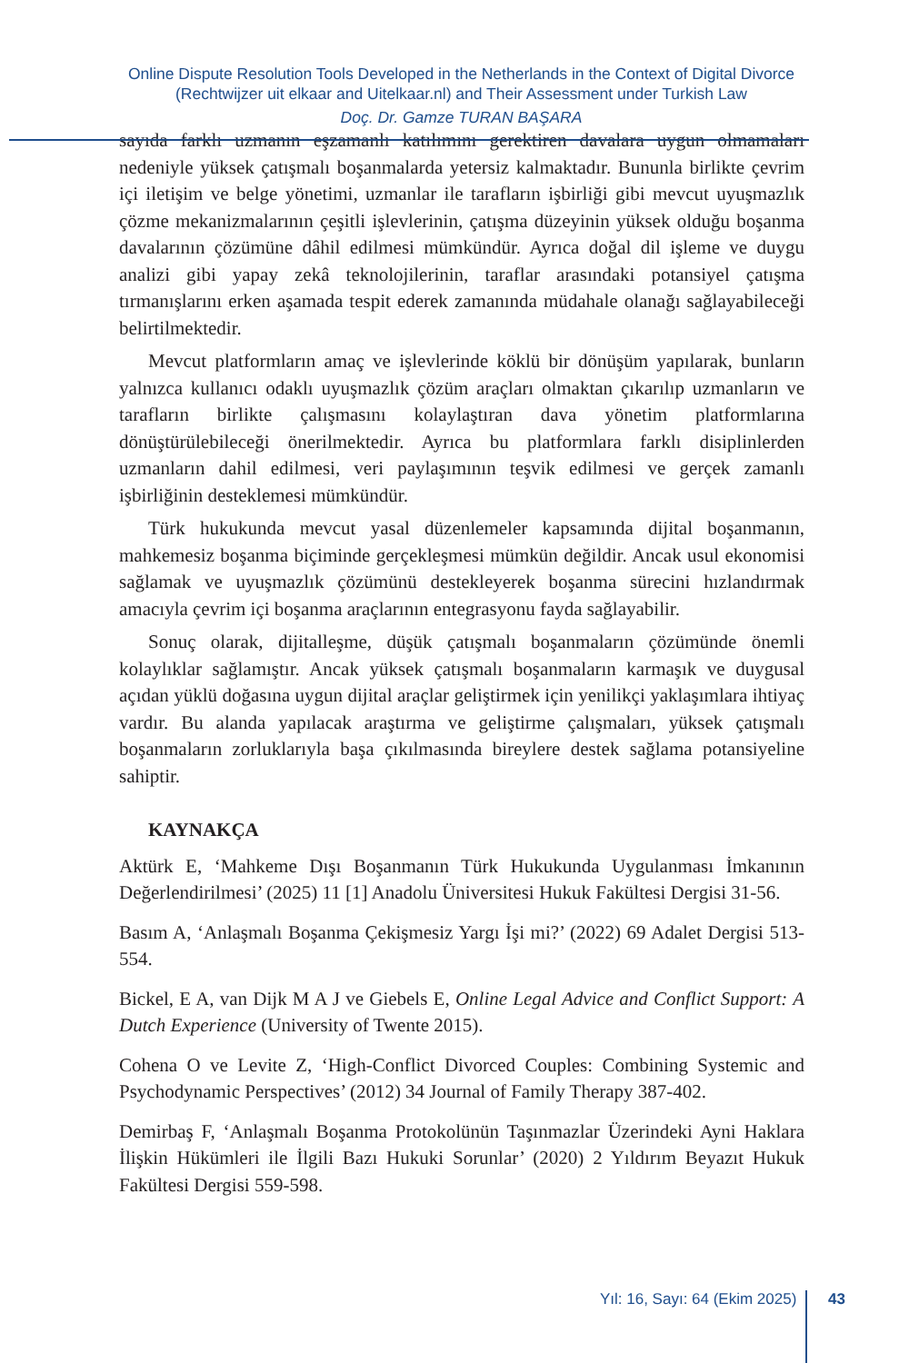Online Dispute Resolution Tools Developed in the Netherlands in the Context of Digital Divorce (Rechtwijzer uit elkaar and Uitelkaar.nl) and Their Assessment under Turkish Law
Doç. Dr. Gamze TURAN BAŞARA
sayıda farklı uzmanın eşzamanlı katılımını gerektiren davalara uygun olmamaları nedeniyle yüksek çatışmalı boşanmalarda yetersiz kalmaktadır. Bununla birlikte çevrim içi iletişim ve belge yönetimi, uzmanlar ile tarafların işbirliği gibi mevcut uyuşmazlık çözme mekanizmalarının çeşitli işlevlerinin, çatışma düzeyinin yüksek olduğu boşanma davalarının çözümüne dâhil edilmesi mümkündür. Ayrıca doğal dil işleme ve duygu analizi gibi yapay zekâ teknolojilerinin, taraflar arasındaki potansiyel çatışma tırmanışlarını erken aşamada tespit ederek zamanında müdahale olanağı sağlayabileceği belirtilmektedir.
Mevcut platformların amaç ve işlevlerinde köklü bir dönüşüm yapılarak, bunların yalnızca kullanıcı odaklı uyuşmazlık çözüm araçları olmaktan çıkarılıp uzmanların ve tarafların birlikte çalışmasını kolaylaştıran dava yönetim platformlarına dönüştürülebileceği önerilmektedir. Ayrıca bu platformlara farklı disiplinlerden uzmanların dahil edilmesi, veri paylaşımının teşvik edilmesi ve gerçek zamanlı işbirliğinin desteklemesi mümkündür.
Türk hukukunda mevcut yasal düzenlemeler kapsamında dijital boşanmanın, mahkemesiz boşanma biçiminde gerçekleşmesi mümkün değildir. Ancak usul ekonomisi sağlamak ve uyuşmazlık çözümünü destekleyerek boşanma sürecini hızlandırmak amacıyla çevrim içi boşanma araçlarının entegrasyonu fayda sağlayabilir.
Sonuç olarak, dijitalleşme, düşük çatışmalı boşanmaların çözümünde önemli kolaylıklar sağlamıştır. Ancak yüksek çatışmalı boşanmaların karmaşık ve duygusal açıdan yüklü doğasına uygun dijital araçlar geliştirmek için yenilikçi yaklaşımlara ihtiyaç vardır. Bu alanda yapılacak araştırma ve geliştirme çalışmaları, yüksek çatışmalı boşanmaların zorluklarıyla başa çıkılmasında bireylere destek sağlama potansiyeline sahiptir.
KAYNAKÇA
Aktürk E, ‘Mahkeme Dışı Boşanmanın Türk Hukukunda Uygulanması İmkanının Değerlendirilmesi’ (2025) 11 [1] Anadolu Üniversitesi Hukuk Fakültesi Dergisi 31-56.
Basım A, ‘Anlaşmalı Boşanma Çekişmesiz Yargı İşi mi?’ (2022) 69 Adalet Dergisi 513-554.
Bickel, E A, van Dijk M A J ve Giebels E, Online Legal Advice and Conflict Support: A Dutch Experience (University of Twente 2015).
Cohena O ve Levite Z, ‘High-Conflict Divorced Couples: Combining Systemic and Psychodynamic Perspectives’ (2012) 34 Journal of Family Therapy 387-402.
Demirbaş F, ‘Anlaşmalı Boşanma Protokolünün Taşınmazlar Üzerindeki Ayni Haklara İlişkin Hükümleri ile İlgili Bazı Hukuki Sorunlar’ (2020) 2 Yıldırım Beyazıt Hukuk Fakültesi Dergisi 559-598.
Yıl: 16, Sayı: 64 (Ekim 2025) 43